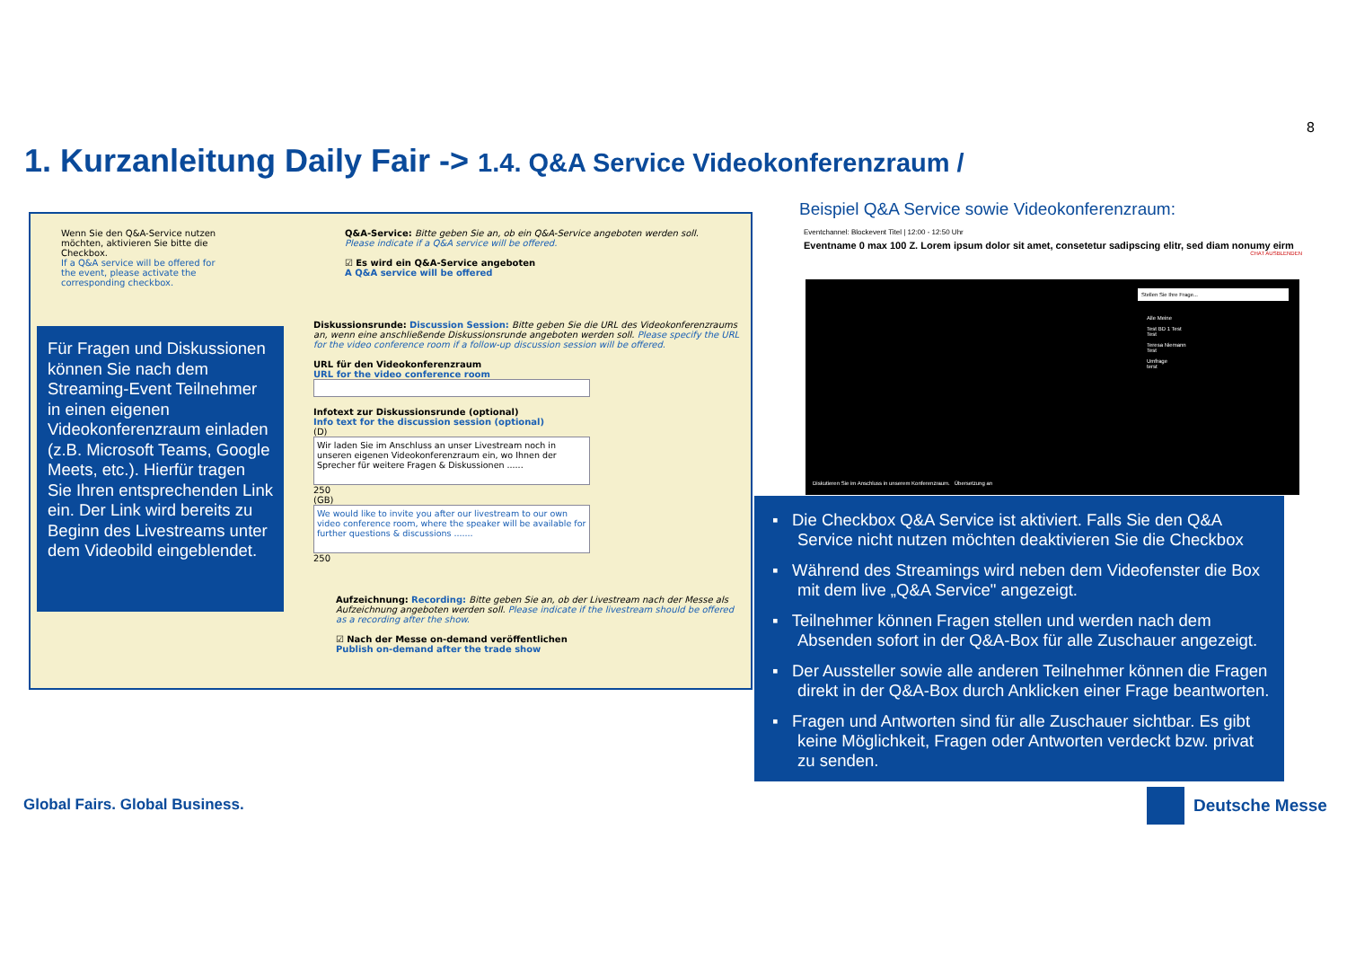8
1. Kurzanleitung Daily Fair -> 1.4. Q&A Service Videokonferenzraum /
Wenn Sie den Q&A-Service nutzen möchten, aktivieren Sie bitte die Checkbox.
If a Q&A service will be offered for the event, please activate the corresponding checkbox.
Q&A-Service: Bitte geben Sie an, ob ein Q&A-Service angeboten werden soll.
Please indicate if a Q&A service will be offered.
☑ Es wird ein Q&A-Service angeboten
A Q&A service will be offered
Diskussionsrunde: Discussion Session: Bitte geben Sie die URL des Videokonferenzraums an, wenn eine anschließende Diskussionsrunde angeboten werden soll. Please specify the URL for the video conference room if a follow-up discussion session will be offered.
URL für den Videokonferenzraum
URL for the video conference room
Infotext zur Diskussionsrunde (optional)
Info text for the discussion session (optional)
(D)
Wir laden Sie im Anschluss an unser Livestream noch in unseren eigenen Videokonferenzraum ein, wo Ihnen der Sprecher für weitere Fragen & Diskussionen ......
250
(GB)
We would like to invite you after our livestream to our own video conference room, where the speaker will be available for further questions & discussions .......
250
Aufzeichnung: Recording: Bitte geben Sie an, ob der Livestream nach der Messe als Aufzeichnung angeboten werden soll. Please indicate if the livestream should be offered as a recording after the show.
☑ Nach der Messe on-demand veröffentlichen
Publish on-demand after the trade show
Für Fragen und Diskussionen können Sie nach dem Streaming-Event Teilnehmer in einen eigenen Videokonferenzraum einladen (z.B. Microsoft Teams, Google Meets, etc.). Hierfür tragen Sie Ihren entsprechenden Link ein. Der Link wird bereits zu Beginn des Livestreams unter dem Videobild eingeblendet.
Beispiel Q&A Service sowie Videokonferenzraum:
Eventchannel: Blockevent Titel | 12:00 - 12:50 Uhr
Eventname 0 max 100 Z. Lorem ipsum dolor sit amet, consetetur sadipscing elitr, sed diam nonumy eirm
CHAT AUSBLENDEN
Stellen Sie Ihre Frage...
Alle Meine
Test BD 1 Test
Test
Teresa Niemann
Test
Umfrage
terst
Diskutieren Sie im Anschluss in unserem Konferenzraum. Übersetzung an
▪ Die Checkbox Q&A Service ist aktiviert. Falls Sie den Q&A Service nicht nutzen möchten deaktivieren Sie die Checkbox
▪ Während des Streamings wird neben dem Videofenster die Box mit dem live „Q&A Service" angezeigt.
▪ Teilnehmer können Fragen stellen und werden nach dem Absenden sofort in der Q&A-Box für alle Zuschauer angezeigt.
▪ Der Aussteller sowie alle anderen Teilnehmer können die Fragen direkt in der Q&A-Box durch Anklicken einer Frage beantworten.
▪ Fragen und Antworten sind für alle Zuschauer sichtbar. Es gibt keine Möglichkeit, Fragen oder Antworten verdeckt bzw. privat zu senden.
Global Fairs. Global Business. Deutsche Messe